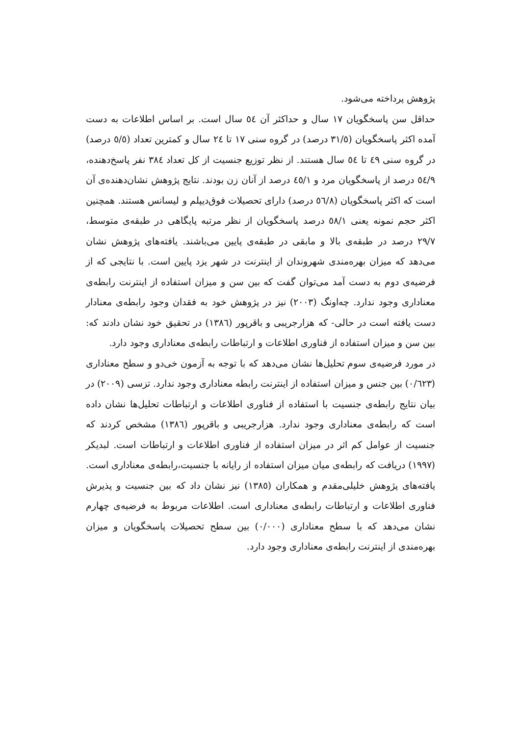پژوهش پرداخته می‌شود.
حداقل سن پاسخگویان ۱۷ سال و حداکثر آن ٥٤ سال است. بر اساس اطلاعات به دست آمده اکثر پاسخگویان (۳۱/٥ درصد) در گروه سنی ۱۷ تا ۲٤ سال و کمترین تعداد (٥/٥ درصد) در گروه سنی ٤۹ تا ٥٤ سال هستند. از نظر توزیع جنسیت از کل تعداد ۳۸٤ نفر پاسخ‌دهنده، ٥٤/۹ درصد از پاسخگویان مرد و ٤٥/۱ درصد از آنان زن بودند. نتایج پژوهش نشان‌دهنده‌ی آن است که اکثر پاسخگویان (٥٦/۸ درصد) دارای تحصیلات فوق‌دیپلم و لیسانس هستند. همچنین اکثر حجم نمونه یعنی ٥۸/۱ درصد پاسخگویان از نظر مرتبه پایگاهی در طبقه‌ی متوسط، ۲۹/۷ درصد در طبقه‌ی بالا و مابقی در طبقه‌ی پایین می‌باشند. یافته‌های پژوهش نشان می‌دهد که میزان بهره‌مندی شهروندان از اینترنت در شهر یزد پایین است. با نتایجی که از فرضیه‌ی دوم به دست آمد می‌توان گفت که بین سن و میزان استفاده از اینترنت رابطه‌ی معناداری وجود ندارد. چه‌اونگ (۲۰۰۳) نیز در پژوهش خود به فقدان وجود رابطه‌ی معنادار دست یافته است در حالی- که هزارجریبی و باقرپور (۱۳۸٦) در تحقیق خود نشان دادند که: بین سن و میزان استفاده از فناوری اطلاعات و ارتباطات رابطه‌ی معناداری وجود دارد.
در مورد فرضیه‌ی سوم تحلیل‌ها نشان می‌دهد که با توجه به آزمون خی‌دو و سطح معناداری (۰/٦۲۳) بین جنس و میزان استفاده از اینترنت رابطه معناداری وجود ندارد. تزسی (۲۰۰۹) در بیان نتایج رابطه‌ی جنسیت با استفاده از فناوری اطلاعات و ارتباطات تحلیل‌ها نشان داده است که رابطه‌ی معناداری وجود ندارد. هزارجریبی و باقرپور (۱۳۸٦) مشخص کردند که جنسیت از عوامل کم اثر در میزان استفاده از فناوری اطلاعات و ارتباطات است. لبدیکر (۱۹۹۷) دریافت که رابطه‌ی میان میزان استفاده از رایانه با جنسیت،رابطه‌ی معناداری است. یافته‌های پژوهش خلیلی‌مقدم و همکاران (۱۳۸٥) نیز نشان داد که بین جنسیت و پذیرش فناوری اطلاعات و ارتباطات رابطه‌ی معناداری است. اطلاعات مربوط به فرضیه‌ی چهارم نشان می‌دهد که با سطح معناداری (۰/۰۰۰) بین سطح تحصیلات پاسخگویان و میزان بهره‌مندی از اینترنت رابطه‌ی معناداری وجود دارد.